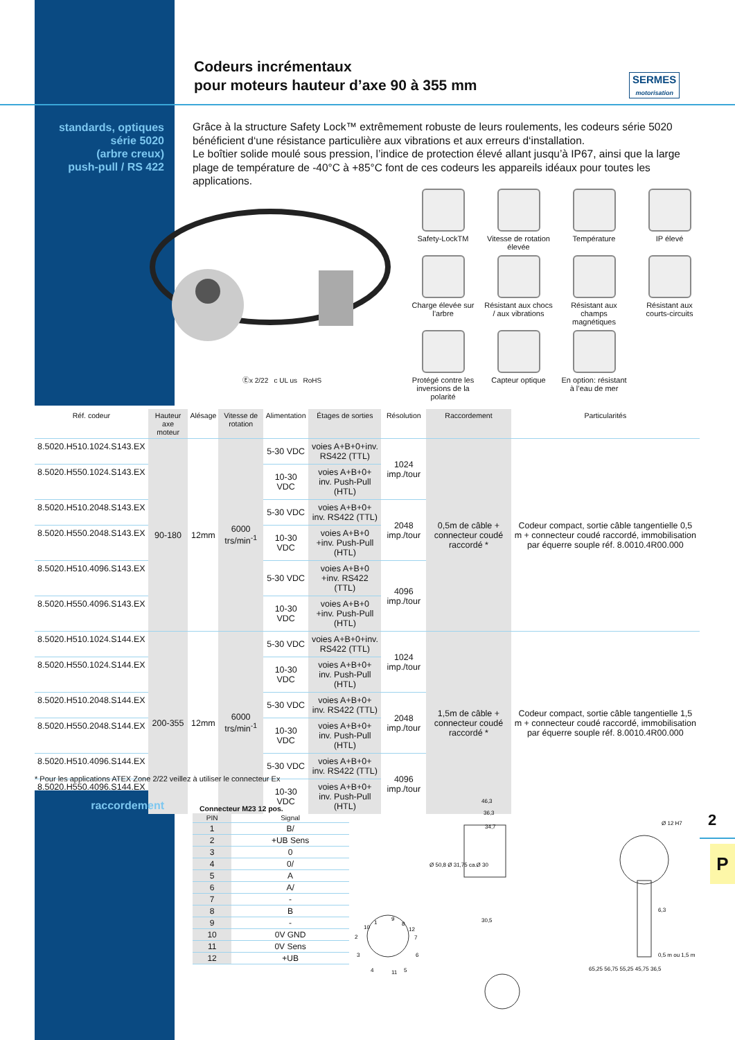Codeurs incrémentaux
pour moteurs hauteur d’axe 90 à 355 mm
SERMES
motorisation
standards, optiques
série 5020
(arbre creux)
push-pull / RS 422
Grâce à la structure Safety Lock™ extrêmement robuste de leurs roulements, les codeurs série 5020 bénéficient d‘une résistance particulière aux vibrations et aux erreurs d‘installation.
Le boîtier solide moulé sous pression, l’indice de protection élevé allant jusqu’à IP67, ainsi que la large plage de température de -40°C à +85°C font de ces codeurs les appareils idéaux pour toutes les applications.
Ⓔx 2/22 c UL us RoHS
Safety-LockTM
Vitesse de rotation élevée
Température
IP élevé
Charge élevée sur l’arbre
Résistant aux chocs / aux vibrations
Résistant aux champs magnétiques
Résistant aux courts-circuits
Protégé contre les inversions de la polarité
Capteur optique
En option: résistant à l’eau de mer
| Réf. codeur | Hauteur axe moteur | Alésage | Vitesse de rotation | Alimentation | Étages de sorties | Résolution | Raccordement | Particularités |
| --- | --- | --- | --- | --- | --- | --- | --- | --- |
| 8.5020.H510.1024.S143.EX | 90-180 | 12mm | 6000 trs/min<sup>-1</sup> | 5-30 VDC | voies A+B+0+inv. RS422 (TTL) | 1024 imp./tour | 0,5m de câble + connecteur coudé raccordé * | Codeur compact, sortie câble tangentielle 0,5 m + connecteur coudé raccordé, immobilisation par équerre souple réf. 8.0010.4R00.000 |
| 8.5020.H550.1024.S143.EX | | | | 10-30 VDC | voies A+B+0+ inv. Push-Pull (HTL) | | | |
| 8.5020.H510.2048.S143.EX | | | | 5-30 VDC | voies A+B+0+ inv. RS422 (TTL) | 2048 imp./tour | | |
| 8.5020.H550.2048.S143.EX | | | | 10-30 VDC | voies A+B+0 +inv. Push-Pull (HTL) | | | |
| 8.5020.H510.4096.S143.EX | | | | 5-30 VDC | voies A+B+0 +inv. RS422 (TTL) | 4096 imp./tour | | |
| 8.5020.H550.4096.S143.EX | | | | 10-30 VDC | voies A+B+0 +inv. Push-Pull (HTL) | | | |
| 8.5020.H510.1024.S144.EX | 200-355 | 12mm | 6000 trs/min<sup>-1</sup> | 5-30 VDC | voies A+B+0+inv. RS422 (TTL) | 1024 imp./tour | 1,5m de câble + connecteur coudé raccordé * | Codeur compact, sortie câble tangentielle 1,5 m + connecteur coudé raccordé, immobilisation par équerre souple réf. 8.0010.4R00.000 |
| 8.5020.H550.1024.S144.EX | | | | 10-30 VDC | voies A+B+0+ inv. Push-Pull (HTL) | | | |
| 8.5020.H510.2048.S144.EX | | | | 5-30 VDC | voies A+B+0+ inv. RS422 (TTL) | 2048 imp./tour | | |
| 8.5020.H550.2048.S144.EX | | | | 10-30 VDC | voies A+B+0+ inv. Push-Pull (HTL) | | | |
| 8.5020.H510.4096.S144.EX | | | | 5-30 VDC | voies A+B+0+ inv. RS422 (TTL) | 4096 imp./tour | | |
| 8.5020.H550.4096.S144.EX | | | | 10-30 VDC | voies A+B+0+ inv. Push-Pull (HTL) | | | |
* Pour les applications ATEX Zone 2/22 veillez à utiliser le connecteur Ex
raccordement Connecteur M23 12 pos.
| PIN | Signal |
| --- | --- |
| 1 | B/ |
| 2 | +UB Sens |
| 3 | 0 |
| 4 | 0/ |
| 5 | A |
| 6 | A/ |
| 7 | - |
| 8 | B |
| 9 | - |
| 10 | 0V GND |
| 11 | 0V Sens |
| 12 | +UB |
1
9
8
10
12
2
7
3
6
4
11
5
46,3
36,3
34,7
30,5
65,25 56,75 55,25 45,75 36,5
6,3
Ø 12 H7
0,5 m ou 1,5 m
Ø 50,8 Ø 31,75 ca.Ø 30
2
P